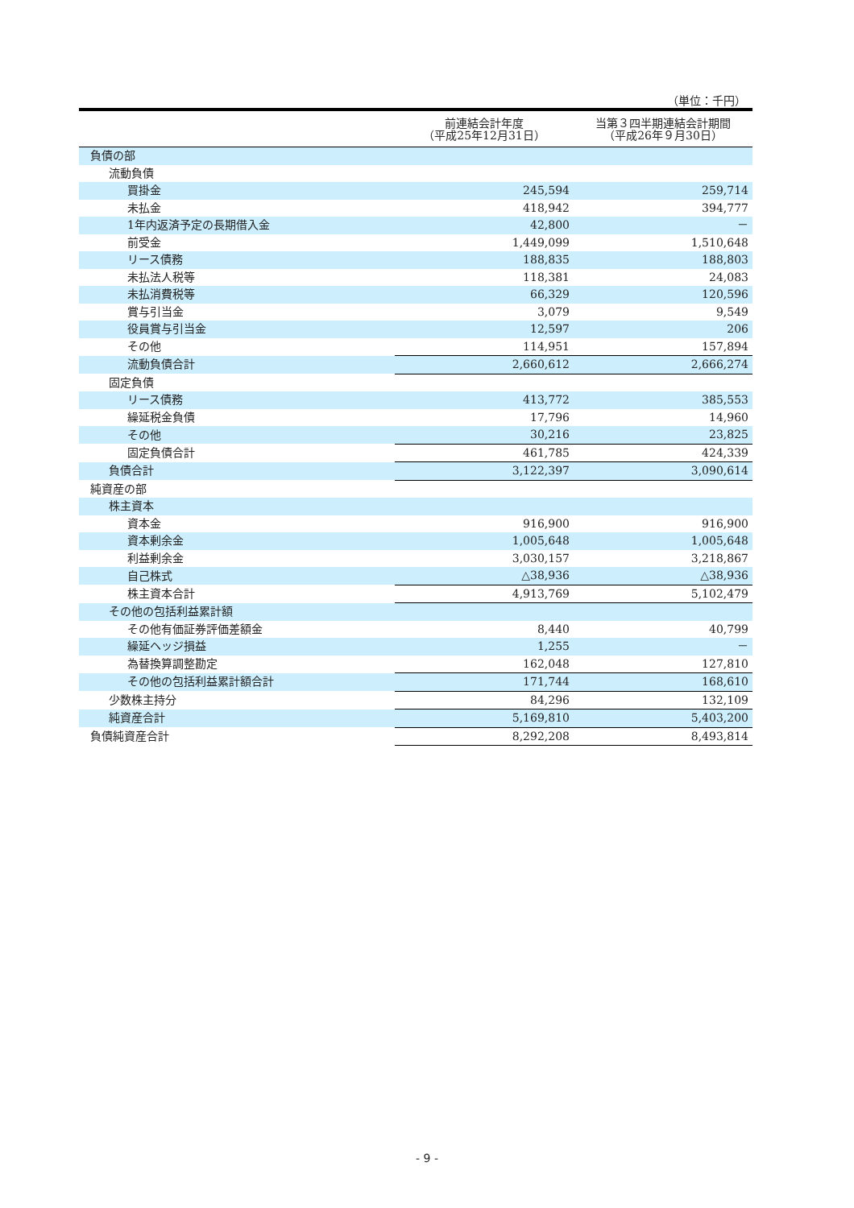（単位：千円）
| | 前連結会計年度 （平成25年12月31日） | 当第３四半期連結会計期間 （平成26年９月30日） |
| --- | --- | --- |
| 負債の部 | | |
| 流動負債 | | |
| 買掛金 | 245,594 | 259,714 |
| 未払金 | 418,942 | 394,777 |
| 1年内返済予定の長期借入金 | 42,800 | － |
| 前受金 | 1,449,099 | 1,510,648 |
| リース債務 | 188,835 | 188,803 |
| 未払法人税等 | 118,381 | 24,083 |
| 未払消費税等 | 66,329 | 120,596 |
| 賞与引当金 | 3,079 | 9,549 |
| 役員賞与引当金 | 12,597 | 206 |
| その他 | 114,951 | 157,894 |
| 流動負債合計 | 2,660,612 | 2,666,274 |
| 固定負債 | | |
| リース債務 | 413,772 | 385,553 |
| 繰延税金負債 | 17,796 | 14,960 |
| その他 | 30,216 | 23,825 |
| 固定負債合計 | 461,785 | 424,339 |
| 負債合計 | 3,122,397 | 3,090,614 |
| 純資産の部 | | |
| 株主資本 | | |
| 資本金 | 916,900 | 916,900 |
| 資本剰余金 | 1,005,648 | 1,005,648 |
| 利益剰余金 | 3,030,157 | 3,218,867 |
| 自己株式 | △38,936 | △38,936 |
| 株主資本合計 | 4,913,769 | 5,102,479 |
| その他の包括利益累計額 | | |
| その他有価証券評価差額金 | 8,440 | 40,799 |
| 繰延ヘッジ損益 | 1,255 | － |
| 為替換算調整勘定 | 162,048 | 127,810 |
| その他の包括利益累計額合計 | 171,744 | 168,610 |
| 少数株主持分 | 84,296 | 132,109 |
| 純資産合計 | 5,169,810 | 5,403,200 |
| 負債純資産合計 | 8,292,208 | 8,493,814 |
- 9 -